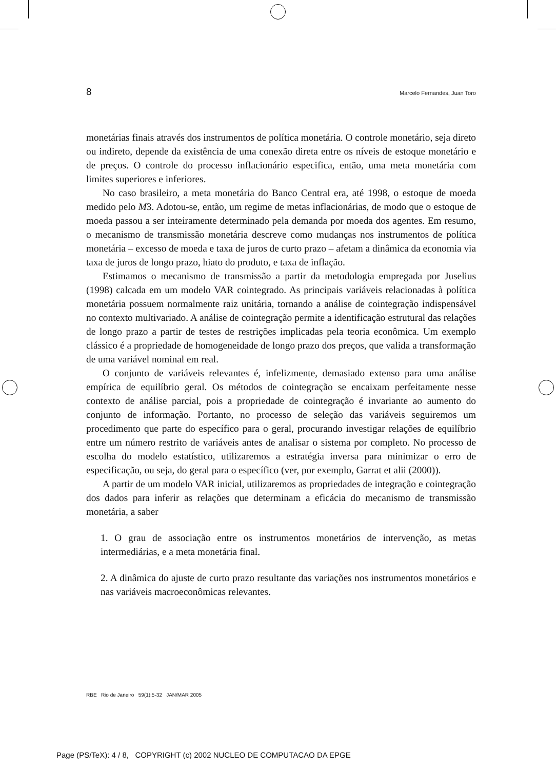8 Marcelo Fernandes, Juan Toro
monetárias finais através dos instrumentos de política monetária. O controle monetário, seja direto ou indireto, depende da existência de uma conexão direta entre os níveis de estoque monetário e de preços. O controle do processo inflacionário especifica, então, uma meta monetária com limites superiores e inferiores.
No caso brasileiro, a meta monetária do Banco Central era, até 1998, o estoque de moeda medido pelo M3. Adotou-se, então, um regime de metas inflacionárias, de modo que o estoque de moeda passou a ser inteiramente determinado pela demanda por moeda dos agentes. Em resumo, o mecanismo de transmissão monetária descreve como mudanças nos instrumentos de política monetária – excesso de moeda e taxa de juros de curto prazo – afetam a dinâmica da economia via taxa de juros de longo prazo, hiato do produto, e taxa de inflação.
Estimamos o mecanismo de transmissão a partir da metodologia empregada por Juselius (1998) calcada em um modelo VAR cointegrado. As principais variáveis relacionadas à política monetária possuem normalmente raiz unitária, tornando a análise de cointegração indispensável no contexto multivariado. A análise de cointegração permite a identificação estrutural das relações de longo prazo a partir de testes de restrições implicadas pela teoria econômica. Um exemplo clássico é a propriedade de homogeneidade de longo prazo dos preços, que valida a transformação de uma variável nominal em real.
O conjunto de variáveis relevantes é, infelizmente, demasiado extenso para uma análise empírica de equilíbrio geral. Os métodos de cointegração se encaixam perfeitamente nesse contexto de análise parcial, pois a propriedade de cointegração é invariante ao aumento do conjunto de informação. Portanto, no processo de seleção das variáveis seguiremos um procedimento que parte do específico para o geral, procurando investigar relações de equilíbrio entre um número restrito de variáveis antes de analisar o sistema por completo. No processo de escolha do modelo estatístico, utilizaremos a estratégia inversa para minimizar o erro de especificação, ou seja, do geral para o específico (ver, por exemplo, Garrat et alii (2000)).
A partir de um modelo VAR inicial, utilizaremos as propriedades de integração e cointegração dos dados para inferir as relações que determinam a eficácia do mecanismo de transmissão monetária, a saber
1. O grau de associação entre os instrumentos monetários de intervenção, as metas intermediárias, e a meta monetária final.
2. A dinâmica do ajuste de curto prazo resultante das variações nos instrumentos monetários e nas variáveis macroeconômicas relevantes.
RBE Rio de Janeiro 59(1):5-32 JAN/MAR 2005
Page (PS/TeX): 4 / 8, COPYRIGHT (c) 2002 NUCLEO DE COMPUTACAO DA EPGE